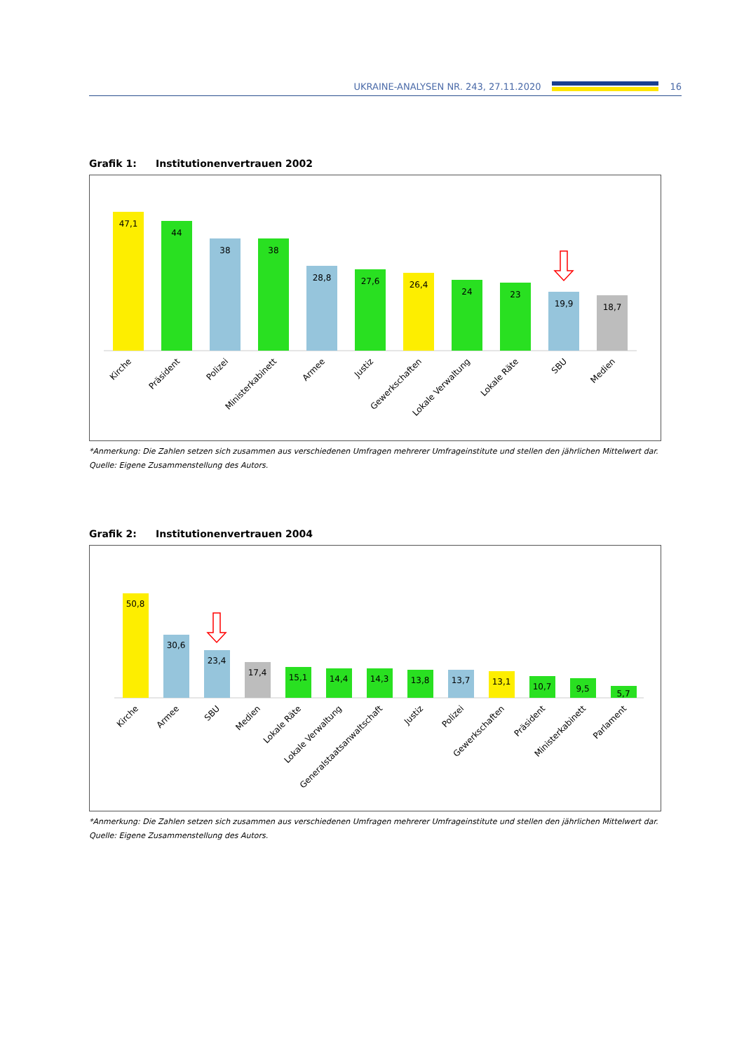UKRAINE-ANALYSEN NR. 243, 27.11.2020
16
Grafik 1: Institutionenvertrauen 2002
47,1
44
38
38
28,8
27,6
26,4
24
23
19,9
18,7
Kirche
Präsident
Polizei
Ministerkabinett
Armee
Justiz
Gewerkschaften
Lokale Verwaltung
Lokale Räte
SBU
Medien
*Anmerkung: Die Zahlen setzen sich zusammen aus verschiedenen Umfragen mehrerer Umfrageinstitute und stellen den jährlichen Mittelwert dar.
Quelle: Eigene Zusammenstellung des Autors.
Grafik 2: Institutionenvertrauen 2004
50,8
30,6
23,4
17,4
15,1
14,4
14,3
13,8
13,7
13,1
10,7
9,5
5,7
Kirche
Armee
SBU
Medien
Lokale Räte
Lokale Verwaltung
Generalstaatsanwaltschaft
Justiz
Polizei
Gewerkschaften
Präsident
Ministerkabinett
Parlament
*Anmerkung: Die Zahlen setzen sich zusammen aus verschiedenen Umfragen mehrerer Umfrageinstitute und stellen den jährlichen Mittelwert dar.
Quelle: Eigene Zusammenstellung des Autors.